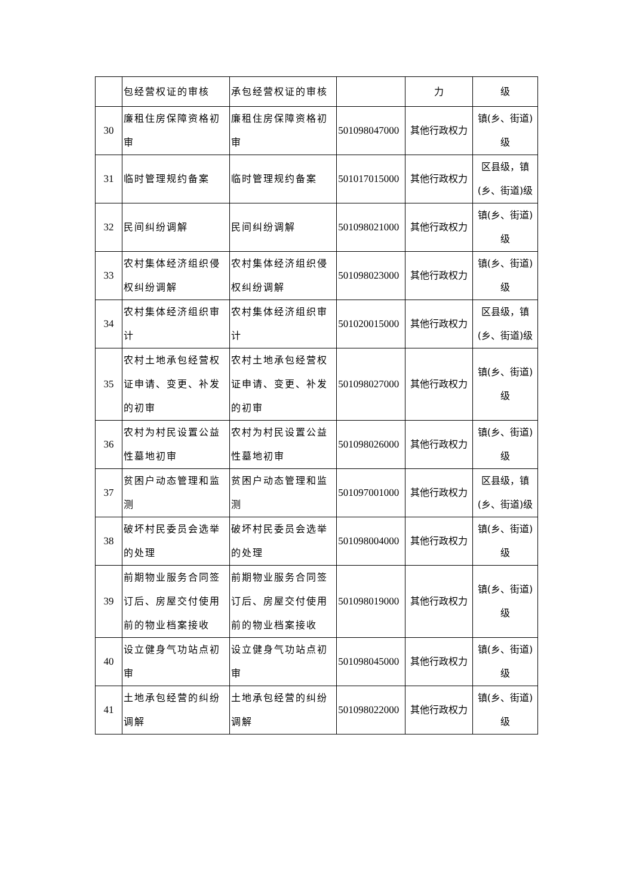| | 包经营权证的审核 | 承包经营权证的审核 | | 力 | 级 |
| 30 | 廉租住房保障资格初审 | 廉租住房保障资格初审 | 501098047000 | 其他行政权力 | 镇(乡、街道)级 |
| 31 | 临时管理规约备案 | 临时管理规约备案 | 501017015000 | 其他行政权力 | 区县级，镇(乡、街道)级 |
| 32 | 民间纠纷调解 | 民间纠纷调解 | 501098021000 | 其他行政权力 | 镇(乡、街道)级 |
| 33 | 农村集体经济组织侵权纠纷调解 | 农村集体经济组织侵权纠纷调解 | 501098023000 | 其他行政权力 | 镇(乡、街道)级 |
| 34 | 农村集体经济组织审计 | 农村集体经济组织审计 | 501020015000 | 其他行政权力 | 区县级，镇(乡、街道)级 |
| 35 | 农村土地承包经营权证申请、变更、补发的初审 | 农村土地承包经营权证申请、变更、补发的初审 | 501098027000 | 其他行政权力 | 镇(乡、街道)级 |
| 36 | 农村为村民设置公益性墓地初审 | 农村为村民设置公益性墓地初审 | 501098026000 | 其他行政权力 | 镇(乡、街道)级 |
| 37 | 贫困户动态管理和监测 | 贫困户动态管理和监测 | 501097001000 | 其他行政权力 | 区县级，镇(乡、街道)级 |
| 38 | 破坏村民委员会选举的处理 | 破坏村民委员会选举的处理 | 501098004000 | 其他行政权力 | 镇(乡、街道)级 |
| 39 | 前期物业服务合同签订后、房屋交付使用前的物业档案接收 | 前期物业服务合同签订后、房屋交付使用前的物业档案接收 | 501098019000 | 其他行政权力 | 镇(乡、街道)级 |
| 40 | 设立健身气功站点初审 | 设立健身气功站点初审 | 501098045000 | 其他行政权力 | 镇(乡、街道)级 |
| 41 | 土地承包经营的纠纷调解 | 土地承包经营的纠纷调解 | 501098022000 | 其他行政权力 | 镇(乡、街道)级 |